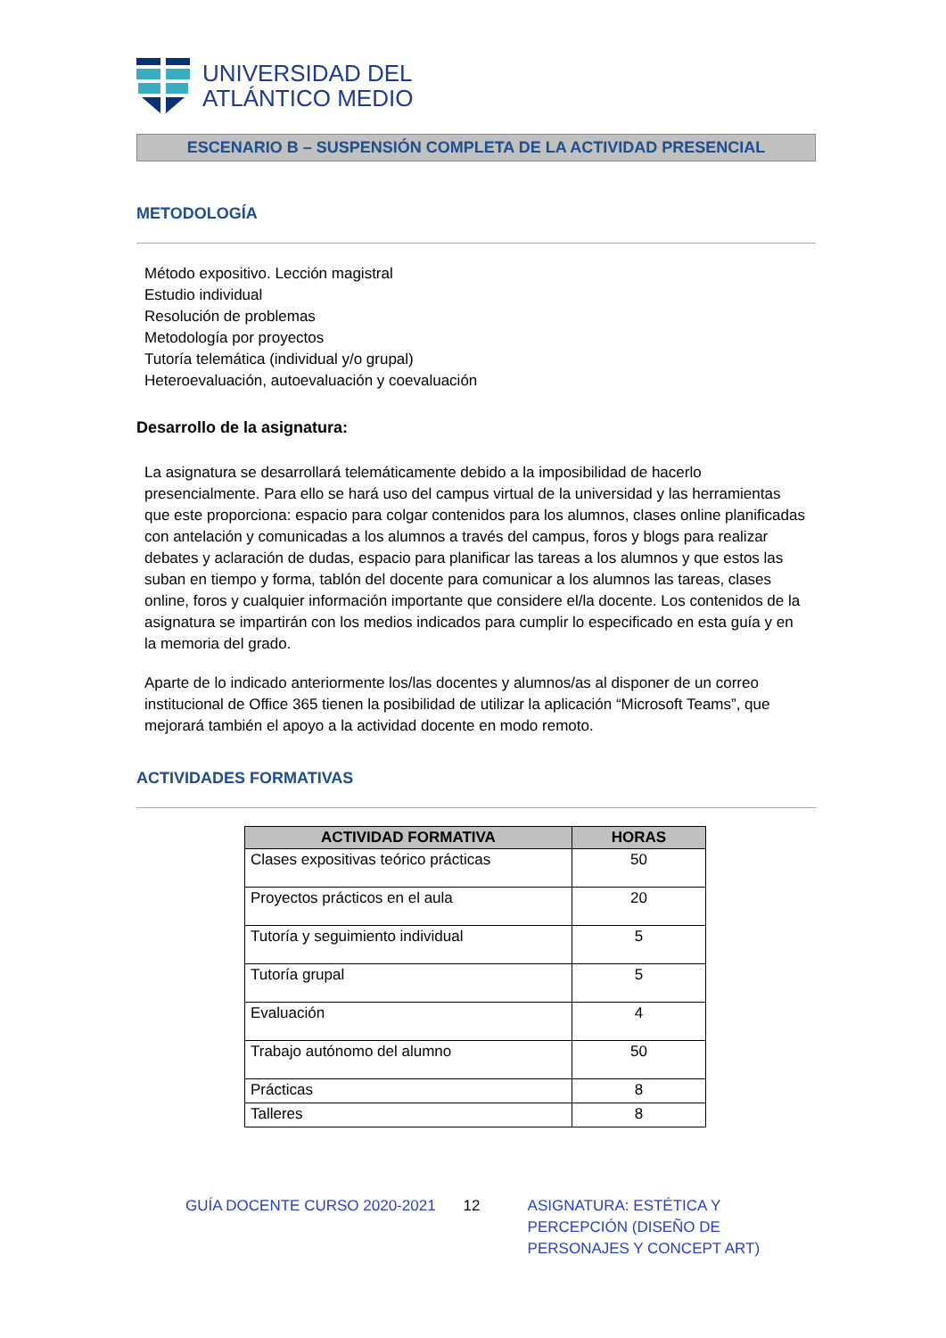UNIVERSIDAD DEL
ATLÁNTICO MEDIO
ESCENARIO B – SUSPENSIÓN COMPLETA DE LA ACTIVIDAD PRESENCIAL
METODOLOGÍA
Método expositivo. Lección magistral
Estudio individual
Resolución de problemas
Metodología por proyectos
Tutoría telemática (individual y/o grupal)
Heteroevaluación, autoevaluación y coevaluación
Desarrollo de la asignatura:
La asignatura se desarrollará telemáticamente debido a la imposibilidad de hacerlo presencialmente. Para ello se hará uso del campus virtual de la universidad y las herramientas que este proporciona: espacio para colgar contenidos para los alumnos, clases online planificadas con antelación y comunicadas a los alumnos a través del campus, foros y blogs para realizar debates y aclaración de dudas, espacio para planificar las tareas a los alumnos y que estos las suban en tiempo y forma, tablón del docente para comunicar a los alumnos las tareas, clases online, foros y cualquier información importante que considere el/la docente. Los contenidos de la asignatura se impartirán con los medios indicados para cumplir lo especificado en esta guía y en la memoria del grado.
Aparte de lo indicado anteriormente los/las docentes y alumnos/as al disponer de un correo institucional de Office 365 tienen la posibilidad de utilizar la aplicación “Microsoft Teams”, que mejorará también el apoyo a la actividad docente en modo remoto.
ACTIVIDADES FORMATIVAS
| ACTIVIDAD FORMATIVA | HORAS |
| --- | --- |
| Clases expositivas teórico prácticas | 50 |
| Proyectos prácticos en el aula | 20 |
| Tutoría y seguimiento individual | 5 |
| Tutoría grupal | 5 |
| Evaluación | 4 |
| Trabajo autónomo del alumno | 50 |
| Prácticas | 8 |
| Talleres | 8 |
GUÍA DOCENTE CURSO 2020-2021 12 ASIGNATURA: ESTÉTICA Y PERCEPCIÓN (DISEÑO DE PERSONAJES Y CONCEPT ART)